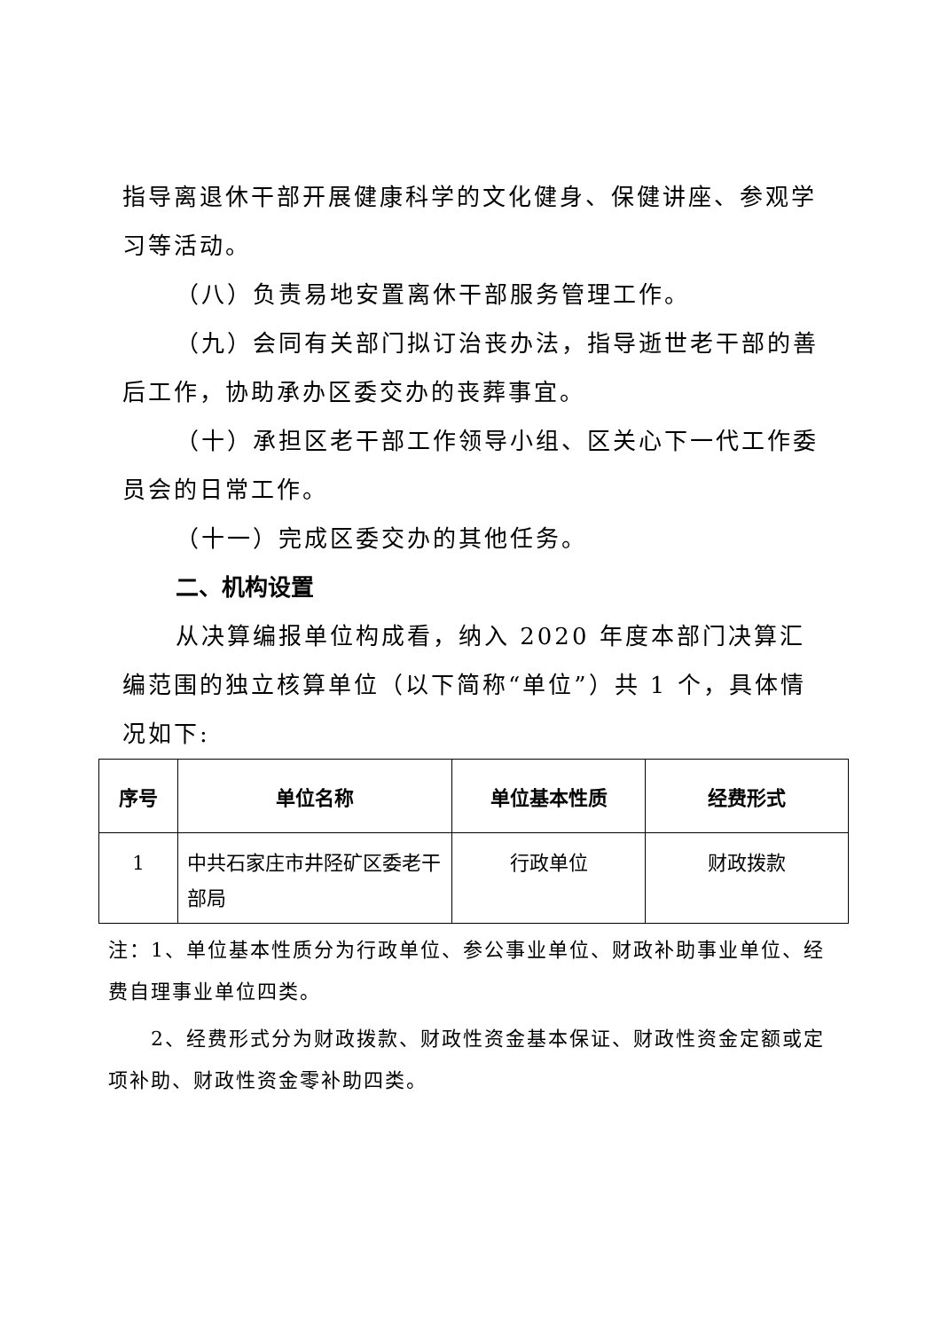指导离退休干部开展健康科学的文化健身、保健讲座、参观学习等活动。
（八）负责易地安置离休干部服务管理工作。
（九）会同有关部门拟订治丧办法，指导逝世老干部的善后工作，协助承办区委交办的丧葬事宜。
（十）承担区老干部工作领导小组、区关心下一代工作委员会的日常工作。
（十一）完成区委交办的其他任务。
二、机构设置
从决算编报单位构成看，纳入 2020 年度本部门决算汇编范围的独立核算单位（以下简称“单位”）共 1 个，具体情况如下:
| 序号 | 单位名称 | 单位基本性质 | 经费形式 |
| --- | --- | --- | --- |
| 1 | 中共石家庄市井陉矿区委老干部局 | 行政单位 | 财政拨款 |
注：1、单位基本性质分为行政单位、参公事业单位、财政补助事业单位、经费自理事业单位四类。
2、经费形式分为财政拨款、财政性资金基本保证、财政性资金定额或定项补助、财政性资金零补助四类。